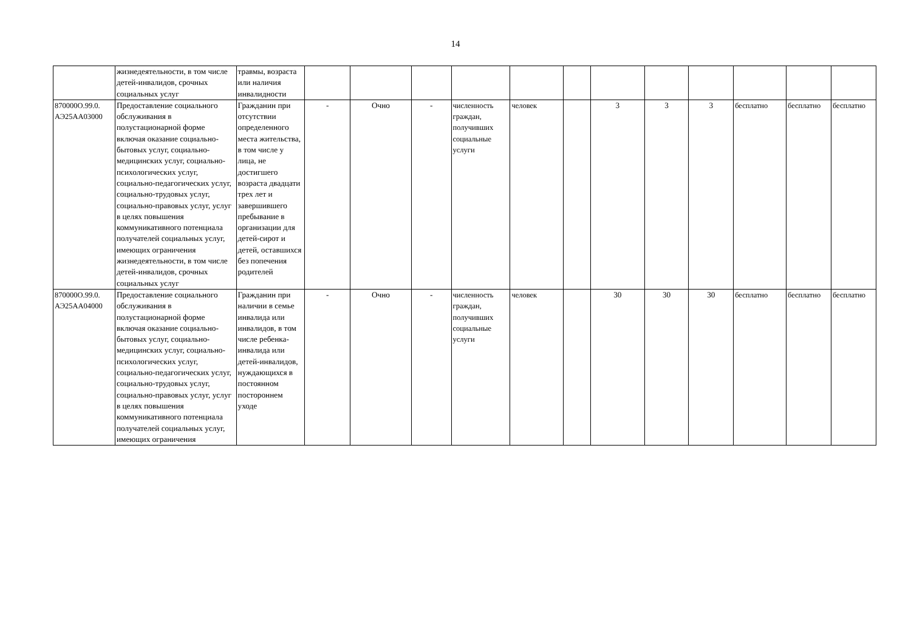14
| | жизнедеятельности, в том числе детей-инвалидов, срочных социальных услуг | травмы, возраста или наличия инвалидности | | | | | | | | | | | | |
| 870000О.99.0. АЭ25АА03000 | Предоставление социального обслуживания в полустационарной форме включая оказание социально-бытовых услуг, социально-медицинских услуг, социально-психологических услуг, социально-педагогических услуг, социально-трудовых услуг, социально-правовых услуг, услуг в целях повышения коммуникативного потенциала получателей социальных услуг, имеющих ограничения жизнедеятельности, в том числе детей-инвалидов, срочных социальных услуг | Гражданин при отсутствии определенного места жительства, в том числе у лица, не достигшего возраста двадцати трех лет и завершившего пребывание в организации для детей-сирот и детей, оставшихся без попечения родителей | - | Очно | - | численность граждан, получивших социальные услуги | человек | | 3 | 3 | 3 | бесплатно | бесплатно | бесплатно |
| 870000О.99.0. АЭ25АА04000 | Предоставление социального обслуживания в полустационарной форме включая оказание социально-бытовых услуг, социально-медицинских услуг, социально-психологических услуг, социально-педагогических услуг, социально-трудовых услуг, социально-правовых услуг, услуг в целях повышения коммуникативного потенциала получателей социальных услуг, имеющих ограничения | Гражданин при наличии в семье инвалида или инвалидов, в том числе ребенка-инвалида или детей-инвалидов, нуждающихся в постоянном постороннем уходе | - | Очно | - | численность граждан, получивших социальные услуги | человек | | 30 | 30 | 30 | бесплатно | бесплатно | бесплатно |